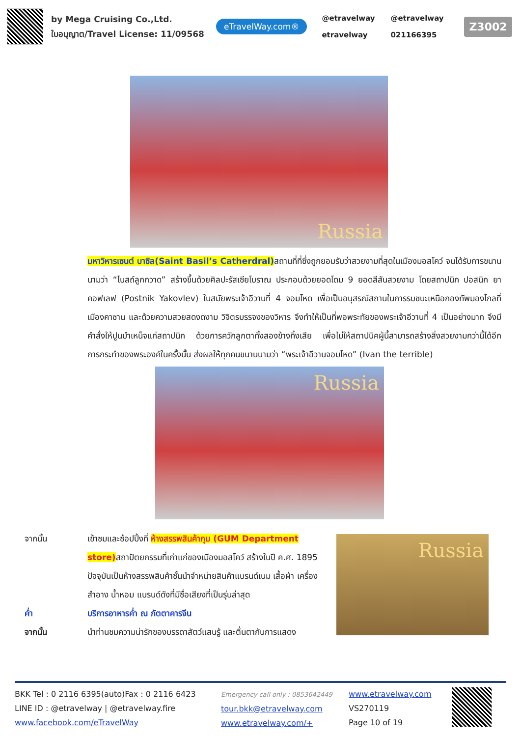by Mega Cruising Co.,Ltd.
ใบอนุญาต/Travel License: 11/09568
eTravelWay.com®
@etravelway @etravelway etravelway 021166395
Z3002
Russia
มหาวิหารเซนต์ บาซิล(Saint Basil’s Catherdral) สถานที่ที่ซึ่งถูกยอมรับว่าสวยงามที่สุดในเมืองมอสโคว์ จนได้รับการขนานนามว่า “โบสถ์ลูกกวาด” สร้างขึ้นด้วยศิลปะรัสเซียโบราณ ประกอบด้วยยอดโดม 9 ยอดสีสันสวยงาม โดยสถาปนิก ปอสนิก ยาคอฟเลฟ (Postnik Yakovlev) ในสมัยพระเจ้าอีวานที่ 4 จอมโหด เพื่อเป็นอนุสรณ์สถานในการรบชนะเหนือกองทัพมองโกลที่เมืองคาซาน และด้วยความสวยสดงดงาม วิจิตรบรรจงของวิหาร จึงทำให้เป็นที่พอพระทัยของพระเจ้าอีวานที่ 4 เป็นอย่างมาก จึงมีคำสั่งให้ปูนบำเหน็จแก่สถาปนิก ด้วยการควักลูกตาทั้งสองข้างทิ้งเสีย เพื่อไม่ให้สถาปนิคผู้นี้สามารถสร้างสิ่งสวยงามกว่านี้ได้อีก การกระทำของพระองค์ในครั้งนั้น ส่งผลให้ทุกคนขนานนามว่า “พระเจ้าอีวานจอมโหด” (Ivan the terrible)
Russia
จากนั้น เข้าชมและช้อปปิ้งที่ ห้างสรรพสินค้ากุม (GUM Department store) สถาปัตยกรรมที่เก่าแก่ของเมืองมอสโคว์ สร้างในปี ค.ศ. 1895 ปัจจุบันเป็นห้างสรรพสินค้าชั้นนำจำหน่ายสินค้าแบรนด์เนม เสื้อผ้า เครื่องสำอาง น้ำหอม แบรนด์ดังที่มีชื่อเสียงที่เป็นรุ่นล่าสุด
ค่ำ บริการอาหารค่ำ ณ ภัตตาคารจีน
จากนั้น นำท่านชมความน่ารักของบรรดาสัตว์แสนรู้ และตื่นตากับการแสดง
Russia
BKK Tel : 0 2116 6395(auto)Fax : 0 2116 6423
LINE ID : @etravelway | @etravelway.fire
www.facebook.com/eTravelWay
Emergency call only : 0853642449
tour.bkk@etravelway.com
www.etravelway.com/+
www.etravelway.com
VS270119
Page 10 of 19